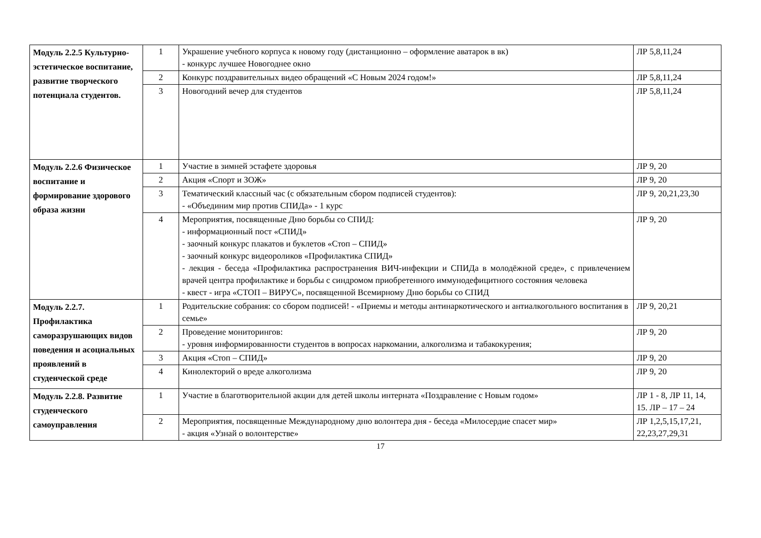| Модуль 2.2.5 Культурно-эстетическое воспитание, развитие творческого потенциала студентов. | 1 | Украшение учебного корпуса к новому году (дистанционно – оформление аватарок в вк) - конкурс лучшее Новогоднее окно | ЛР 5,8,11,24 |
| | 2 | Конкурс поздравительных видео обращений «С Новым 2024 годом!» | ЛР 5,8,11,24 |
| | 3 | Новогодний вечер для студентов | ЛР 5,8,11,24 |
| Модуль 2.2.6 Физическое воспитание и формирование здорового образа жизни | 1 | Участие в зимней эстафете здоровья | ЛР 9, 20 |
| | 2 | Акция «Спорт и ЗОЖ» | ЛР 9, 20 |
| | 3 | Тематический классный час (с обязательным сбором подписей студентов): - «Объединим мир против СПИДа» - 1 курс | ЛР 9, 20,21,23,30 |
| | 4 | Мероприятия, посвященные Дню борьбы со СПИД: - информационный пост «СПИД» - заочный конкурс плакатов и буклетов «Стоп – СПИД» - заочный конкурс видеороликов «Профилактика СПИД» - лекция - беседа «Профилактика распространения ВИЧ-инфекции и СПИДа в молодёжной среде», с привлечением врачей центра профилактике и борьбы с синдромом приобретенного иммунодефицитного состояния человека - квест - игра «СТОП – ВИРУС», посвященной Всемирному Дню борьбы со СПИД | ЛР 9, 20 |
| Модуль 2.2.7. Профилактика саморазрушающих видов поведения и асоциальных проявлений в студенческой среде | 1 | Родительские собрания: со сбором подписей! - «Приемы и методы антинаркотического и антиалкогольного воспитания в семье» | ЛР 9, 20,21 |
| | 2 | Проведение мониторингов: - уровня информированности студентов в вопросах наркомании, алкоголизма и табакокурения; | ЛР 9, 20 |
| | 3 | Акция «Стоп – СПИД» | ЛР 9, 20 |
| | 4 | Кинолекторий о вреде алкоголизма | ЛР 9, 20 |
| Модуль 2.2.8. Развитие студенческого самоуправления | 1 | Участие в благотворительной акции для детей школы интерната «Поздравление с Новым годом» | ЛР 1 - 8, ЛР 11, 14, 15. ЛР – 17 – 24 |
| | 2 | Мероприятия, посвященные Международному дню волонтера дня - беседа «Милосердие спасет мир» - акция «Узнай о волонтерстве» | ЛР 1,2,5,15,17,21, 22,23,27,29,31 |
17